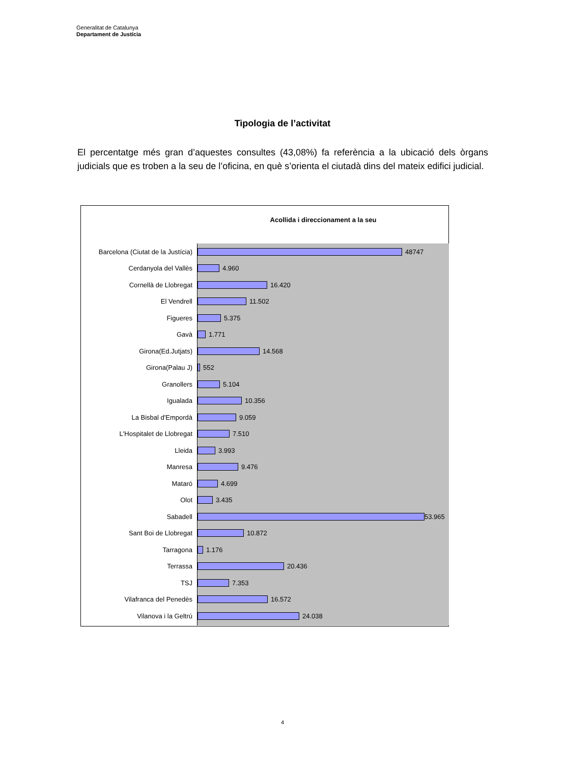Generalitat de Catalunya
Departament de Justícia
Tipologia de l’activitat
El percentatge més gran d’aquestes consultes (43,08%) fa referència a la ubicació dels òrgans judicials que es troben a la seu de l’oficina, en què s’orienta el ciutadà dins del mateix edifici judicial.
Acollida i direccionament a la seu
Barcelona (Ciutat de la Justícia) 48747
Cerdanyola del Vallès 4.960
Cornellà de Llobregat 16.420
El Vendrell 11.502
Figueres 5.375
Gavà 1.771
Girona(Ed.Jutjats) 14.568
Girona(Palau J) 552
Granollers 5.104
Igualada 10.356
La Bisbal d'Empordà 9.059
L'Hospitalet de Llobregat 7.510
Lleida 3.993
Manresa 9.476
Mataró 4.699
Olot 3.435
Sabadell 53.965
Sant Boi de Llobregat 10.872
Tarragona 1.176
Terrassa 20.436
TSJ 7.353
Vilafranca del Penedès 16.572
Vilanova i la Geltrú 24.038
4